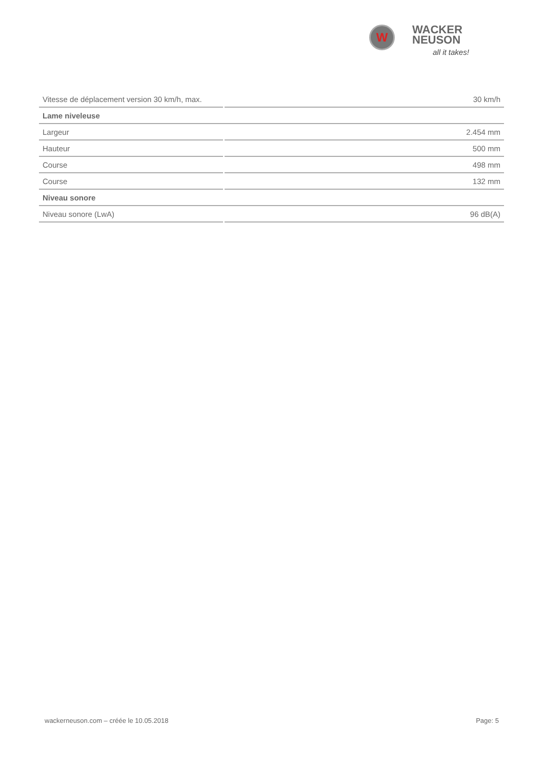W
WACKER
NEUSON
all it takes!
| Vitesse de déplacement version 30 km/h, max. | 30 km/h |
| Lame niveleuse | |
| Largeur | 2.454 mm |
| Hauteur | 500 mm |
| Course | 498 mm |
| Course | 132 mm |
| Niveau sonore | |
| Niveau sonore (LwA) | 96 dB(A) |
wackerneuson.com – créée le 10.05.2018 Page: 5